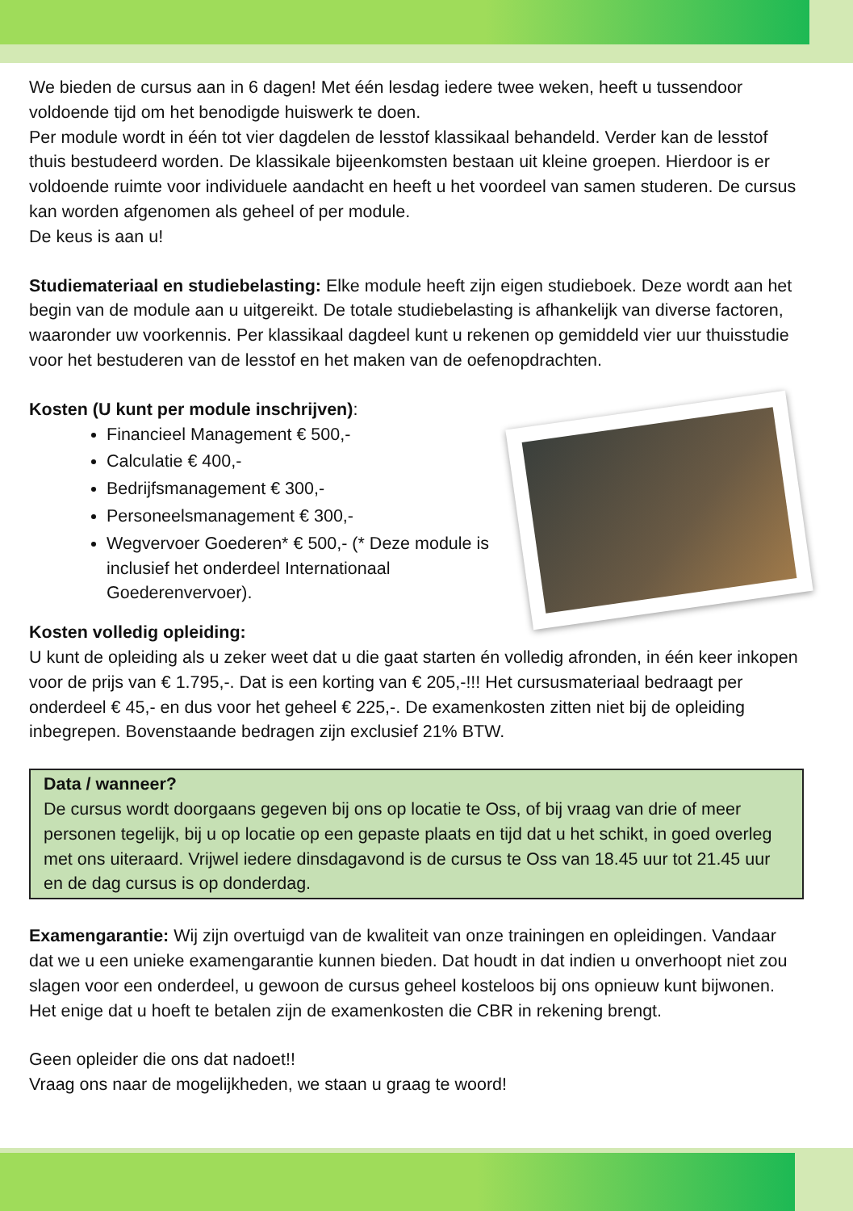We bieden de cursus aan in 6 dagen! Met één lesdag iedere twee weken, heeft u tussendoor voldoende tijd om het benodigde huiswerk te doen.
Per module wordt in één tot vier dagdelen de lesstof klassikaal behandeld. Verder kan de lesstof thuis bestudeerd worden. De klassikale bijeenkomsten bestaan uit kleine groepen. Hierdoor is er voldoende ruimte voor individuele aandacht en heeft u het voordeel van samen studeren. De cursus kan worden afgenomen als geheel of per module.
De keus is aan u!
Studiemateriaal en studiebelasting: Elke module heeft zijn eigen studieboek. Deze wordt aan het begin van de module aan u uitgereikt. De totale studiebelasting is afhankelijk van diverse factoren, waaronder uw voorkennis. Per klassikaal dagdeel kunt u rekenen op gemiddeld vier uur thuisstudie voor het bestuderen van de lesstof en het maken van de oefenopdrachten.
Kosten (U kunt per module inschrijven):
Financieel Management € 500,-
Calculatie € 400,-
Bedrijfsmanagement € 300,-
Personeelsmanagement € 300,-
Wegvervoer Goederen* € 500,- (* Deze module is inclusief het onderdeel Internationaal Goederenvervoer).
Kosten volledig opleiding:
U kunt de opleiding als u zeker weet dat u die gaat starten én volledig afronden, in één keer inkopen voor de prijs van € 1.795,-. Dat is een korting van € 205,-!!! Het cursusmateriaal bedraagt per onderdeel € 45,- en dus voor het geheel € 225,-. De examenkosten zitten niet bij de opleiding inbegrepen. Bovenstaande bedragen zijn exclusief 21% BTW.
Data / wanneer?
De cursus wordt doorgaans gegeven bij ons op locatie te Oss, of bij vraag van drie of meer personen tegelijk, bij u op locatie op een gepaste plaats en tijd dat u het schikt, in goed overleg met ons uiteraard. Vrijwel iedere dinsdagavond is de cursus te Oss van 18.45 uur tot 21.45 uur en de dag cursus is op donderdag.
Examengarantie: Wij zijn overtuigd van de kwaliteit van onze trainingen en opleidingen. Vandaar dat we u een unieke examengarantie kunnen bieden. Dat houdt in dat indien u onverhoopt niet zou slagen voor een onderdeel, u gewoon de cursus geheel kosteloos bij ons opnieuw kunt bijwonen. Het enige dat u hoeft te betalen zijn de examenkosten die CBR in rekening brengt.
Geen opleider die ons dat nadoet!!
Vraag ons naar de mogelijkheden, we staan u graag te woord!